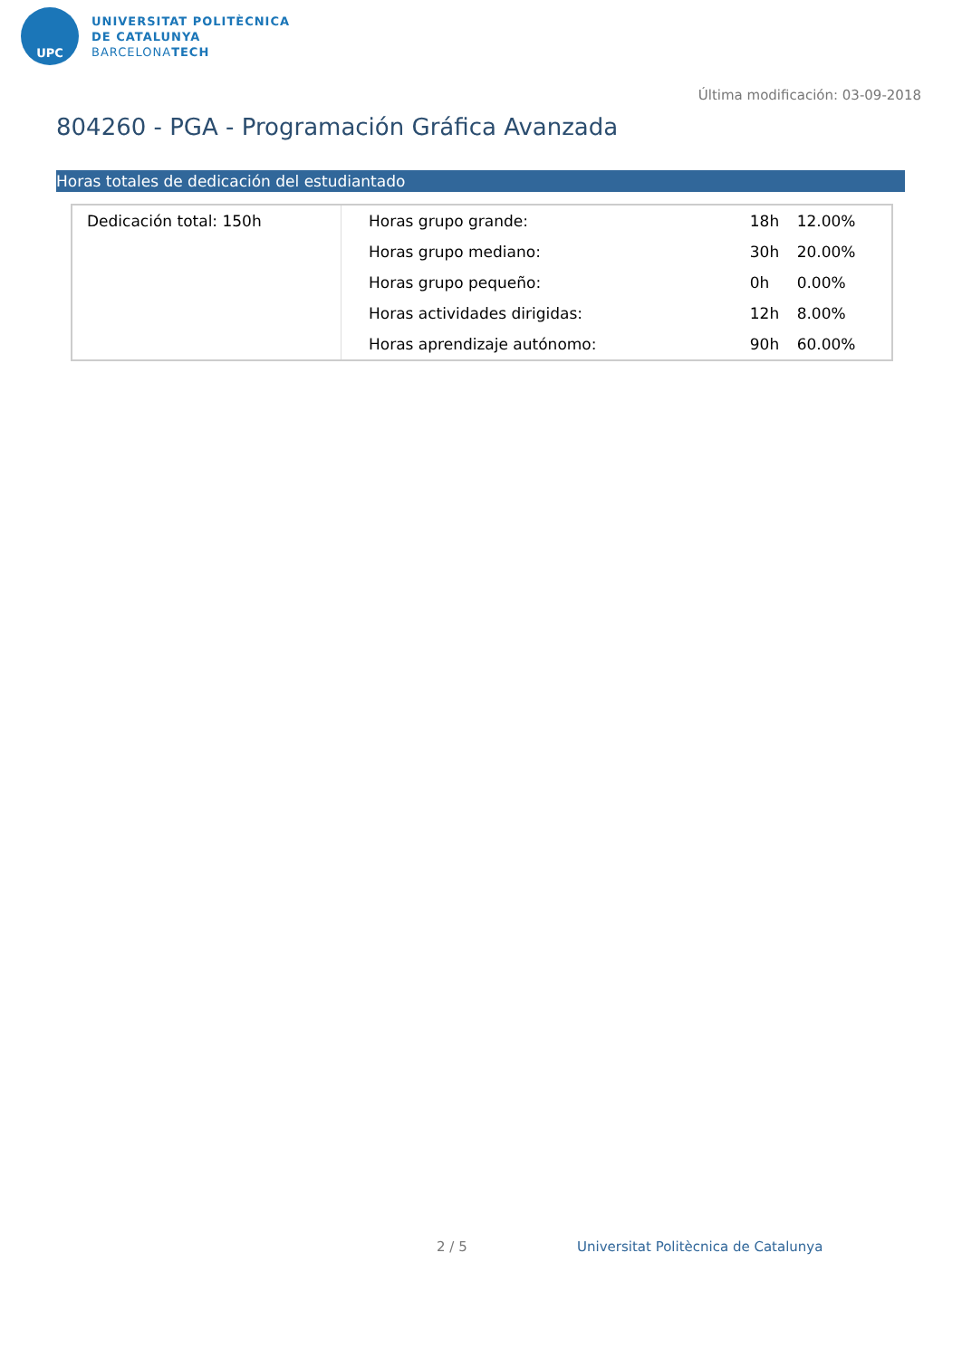UPC
UNIVERSITAT POLITÈCNICA
DE CATALUNYA
BARCELONATECH
Última modificación: 03-09-2018
804260 - PGA - Programación Gráfica Avanzada
Horas totales de dedicación del estudiantado
| Dedicación total: 150h | Horas grupo grande: | 18h | 12.00% |
| | Horas grupo mediano: | 30h | 20.00% |
| | Horas grupo pequeño: | 0h | 0.00% |
| | Horas actividades dirigidas: | 12h | 8.00% |
| | Horas aprendizaje autónomo: | 90h | 60.00% |
2 / 5
Universitat Politècnica de Catalunya